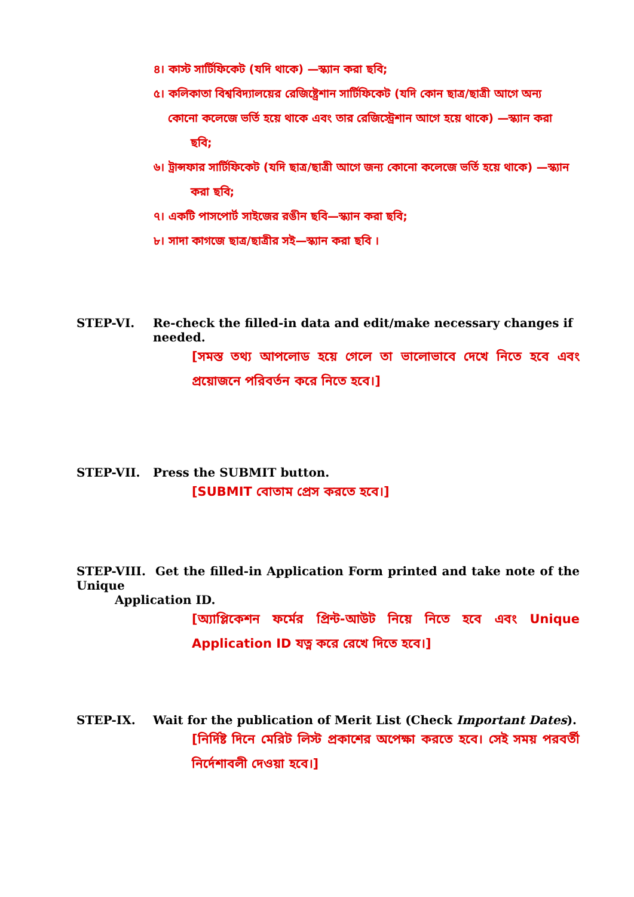৪। কাস্ট সার্টিফিকেট (যদি থাকে) —স্ক্যান করা ছবি;
৫। কলিকাতা বিশ্ববিদ্যালয়ের রেজিষ্ট্রেশান সার্টিফিকেট (যদি কোন ছাত্র/ছাত্রী আগে অন্য
কোনো কলেজে ভর্তি হয়ে থাকে এবং তার রেজিস্ট্রেশান আগে হয়ে থাকে) —স্ক্যান করা
ছবি;
৬। ট্রান্সফার সার্টিফিকেট (যদি ছাত্র/ছাত্রী আগে জন্য কোনো কলেজে ভর্তি হয়ে থাকে) —স্ক্যান
করা ছবি;
৭। একটি পাসপোর্ট সাইজের রঙীন ছবি—স্ক্যান করা ছবি;
৮। সাদা কাগজে ছাত্র/ছাত্রীর সই—স্ক্যান করা ছবি ।
STEP-VI. Re-check the filled-in data and edit/make necessary changes if needed.
[সমস্ত তথ্য আপলোড হয়ে গেলে তা ভালোভাবে দেখে নিতে হবে এবং প্রয়োজনে পরিবর্তন করে নিতে হবে।]
STEP-VII. Press the SUBMIT button.
[SUBMIT বোতাম প্রেস করতে হবে।]
STEP-VIII. Get the filled-in Application Form printed and take note of the Unique
Application ID.
[অ্যাপ্লিকেশন ফর্মের প্রিন্ট-আউট নিয়ে নিতে হবে এবং Unique Application ID যত্ন করে রেখে দিতে হবে।]
STEP-IX. Wait for the publication of Merit List (Check Important Dates).
[নির্দিষ্ট দিনে মেরিট লিস্ট প্রকাশের অপেক্ষা করতে হবে। সেই সময় পরবর্তী নির্দেশাবলী দেওয়া হবে।]